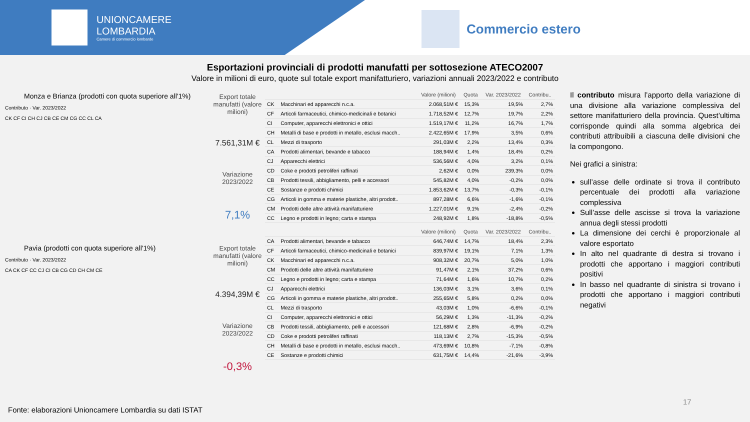UNIONCAMERE
LOMBARDIA
Camere di commercio lombarde
Commercio estero
Esportazioni provinciali di prodotti manufatti per sottosezione ATECO2007
Valore in milioni di euro, quote sul totale export manifatturiero, variazioni annuali 2023/2022 e contributo
Monza e Brianza (prodotti con quota superiore all'1%)
Contributo · Var. 2023/2022
CK CF CI CH CJ CB CE CM CG CC CL CA
Pavia (prodotti con quota superiore all'1%)
Contributo · Var. 2023/2022
CA CK CF CC CJ CI CB CG CD CH CM CE
Export totale manufatti (valore milioni)
7.561,31M €
Variazione 2023/2022
7,1%
Export totale manufatti (valore milioni)
4.394,39M €
Variazione 2023/2022
-0,3%
| | | Valore (milioni) | Quota | Var. 2023/2022 | Contribu.. |
| --- | --- | --- | --- | --- | --- |
| CK | Macchinari ed apparecchi n.c.a. | 2.068,51M € | 15,3% | 19,5% | 2,7% |
| CF | Articoli farmaceutici, chimico-medicinali e botanici | 1.718,52M € | 12,7% | 19,7% | 2,2% |
| CI | Computer, apparecchi elettronici e ottici | 1.519,17M € | 11,2% | 16,7% | 1,7% |
| CH | Metalli di base e prodotti in metallo, esclusi macch.. | 2.422,65M € | 17,9% | 3,5% | 0,6% |
| CL | Mezzi di trasporto | 291,03M € | 2,2% | 13,4% | 0,3% |
| CA | Prodotti alimentari, bevande e tabacco | 188,94M € | 1,4% | 18,4% | 0,2% |
| CJ | Apparecchi elettrici | 536,56M € | 4,0% | 3,2% | 0,1% |
| CD | Coke e prodotti petroliferi raffinati | 2,62M € | 0,0% | 239,3% | 0,0% |
| CB | Prodotti tessili, abbigliamento, pelli e accessori | 545,82M € | 4,0% | -0,2% | 0,0% |
| CE | Sostanze e prodotti chimici | 1.853,62M € | 13,7% | -0,3% | -0,1% |
| CG | Articoli in gomma e materie plastiche, altri prodott.. | 897,28M € | 6,6% | -1,6% | -0,1% |
| CM | Prodotti delle altre attività manifatturiere | 1.227,01M € | 9,1% | -2,4% | -0,2% |
| CC | Legno e prodotti in legno; carta e stampa | 248,92M € | 1,8% | -18,8% | -0,5% |
| | | Valore (milioni) | Quota | Var. 2023/2022 | Contribu.. |
| --- | --- | --- | --- | --- | --- |
| CA | Prodotti alimentari, bevande e tabacco | 646,74M € | 14,7% | 18,4% | 2,3% |
| CF | Articoli farmaceutici, chimico-medicinali e botanici | 839,97M € | 19,1% | 7,1% | 1,3% |
| CK | Macchinari ed apparecchi n.c.a. | 908,32M € | 20,7% | 5,0% | 1,0% |
| CM | Prodotti delle altre attività manifatturiere | 91,47M € | 2,1% | 37,2% | 0,6% |
| CC | Legno e prodotti in legno; carta e stampa | 71,64M € | 1,6% | 10,7% | 0,2% |
| CJ | Apparecchi elettrici | 136,03M € | 3,1% | 3,6% | 0,1% |
| CG | Articoli in gomma e materie plastiche, altri prodott.. | 255,65M € | 5,8% | 0,2% | 0,0% |
| CL | Mezzi di trasporto | 43,03M € | 1,0% | -6,6% | -0,1% |
| CI | Computer, apparecchi elettronici e ottici | 56,29M € | 1,3% | -11,3% | -0,2% |
| CB | Prodotti tessili, abbigliamento, pelli e accessori | 121,68M € | 2,8% | -6,9% | -0,2% |
| CD | Coke e prodotti petroliferi raffinati | 118,13M € | 2,7% | -15,3% | -0,5% |
| CH | Metalli di base e prodotti in metallo, esclusi macch.. | 473,69M € | 10,8% | -7,1% | -0,8% |
| CE | Sostanze e prodotti chimici | 631,75M € | 14,4% | -21,6% | -3,9% |
Il contributo misura l’apporto della variazione di una divisione alla variazione complessiva del settore manifatturiero della provincia. Quest’ultima corrisponde quindi alla somma algebrica dei contributi attribuibili a ciascuna delle divisioni che la compongono.
Nei grafici a sinistra:
sull’asse delle ordinate si trova il contributo percentuale dei prodotti alla variazione complessiva
Sull’asse delle ascisse si trova la variazione annua degli stessi prodotti
La dimensione dei cerchi è proporzionale al valore esportato
In alto nel quadrante di destra si trovano i prodotti che apportano i maggiori contributi positivi
In basso nel quadrante di sinistra si trovano i prodotti che apportano i maggiori contributi negativi
17
Fonte: elaborazioni Unioncamere Lombardia su dati ISTAT